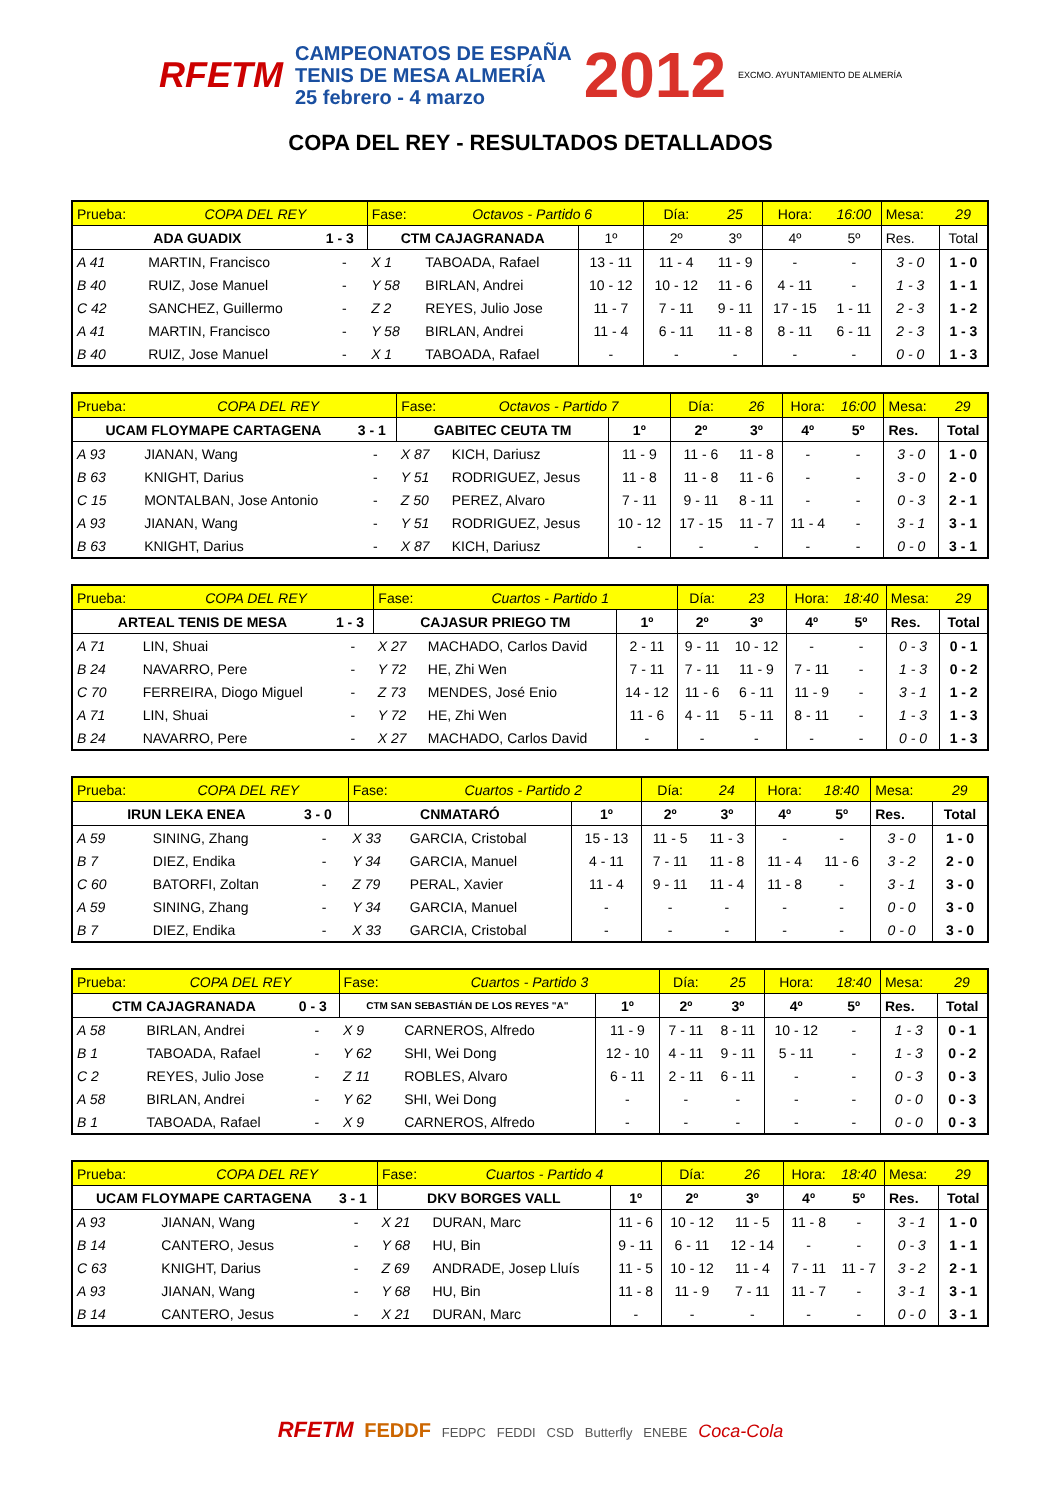RFETM
CAMPEONATOS DE ESPAÑA
TENIS DE MESA ALMERÍA
25 febrero - 4 marzo
2012 EXCMO. AYUNTAMIENTO DE ALMERÍA
COPA DEL REY - RESULTADOS DETALLADOS
| Prueba: | COPA DEL REY | | Fase: | Octavos - Partido 6 | | Día: | 25 | Hora: | 16:00 | Mesa: | 29 |
| ADA GUADIX | | 1 - 3 | CTM CAJAGRANADA | | 1º | 2º | 3º | 4º | 5º | Res. | Total |
| A 41 | MARTIN, Francisco | - | X 1 | TABOADA, Rafael | 13 - 11 | 11 - 4 | 11 - 9 | - | - | 3 - 0 | 1 - 0 |
| B 40 | RUIZ, Jose Manuel | - | Y 58 | BIRLAN, Andrei | 10 - 12 | 10 - 12 | 11 - 6 | 4 - 11 | - | 1 - 3 | 1 - 1 |
| C 42 | SANCHEZ, Guillermo | - | Z 2 | REYES, Julio Jose | 11 - 7 | 7 - 11 | 9 - 11 | 17 - 15 | 1 - 11 | 2 - 3 | 1 - 2 |
| A 41 | MARTIN, Francisco | - | Y 58 | BIRLAN, Andrei | 11 - 4 | 6 - 11 | 11 - 8 | 8 - 11 | 6 - 11 | 2 - 3 | 1 - 3 |
| B 40 | RUIZ, Jose Manuel | - | X 1 | TABOADA, Rafael | - | - | - | - | - | 0 - 0 | 1 - 3 |
| Prueba: | COPA DEL REY | | Fase: | Octavos - Partido 7 | | Día: | 26 | Hora: | 16:00 | Mesa: | 29 |
| UCAM FLOYMAPE CARTAGENA | | 3 - 1 | GABITEC CEUTA TM | | 1º | 2º | 3º | 4º | 5º | Res. | Total |
| A 93 | JIANAN, Wang | - | X 87 | KICH, Dariusz | 11 - 9 | 11 - 6 | 11 - 8 | - | - | 3 - 0 | 1 - 0 |
| B 63 | KNIGHT, Darius | - | Y 51 | RODRIGUEZ, Jesus | 11 - 8 | 11 - 8 | 11 - 6 | - | - | 3 - 0 | 2 - 0 |
| C 15 | MONTALBAN, Jose Antonio | - | Z 50 | PEREZ, Alvaro | 7 - 11 | 9 - 11 | 8 - 11 | - | - | 0 - 3 | 2 - 1 |
| A 93 | JIANAN, Wang | - | Y 51 | RODRIGUEZ, Jesus | 10 - 12 | 17 - 15 | 11 - 7 | 11 - 4 | - | 3 - 1 | 3 - 1 |
| B 63 | KNIGHT, Darius | - | X 87 | KICH, Dariusz | - | - | - | - | - | 0 - 0 | 3 - 1 |
| Prueba: | COPA DEL REY | | Fase: | Cuartos - Partido 1 | | Día: | 23 | Hora: | 18:40 | Mesa: | 29 |
| ARTEAL TENIS DE MESA | | 1 - 3 | CAJASUR PRIEGO TM | | 1º | 2º | 3º | 4º | 5º | Res. | Total |
| A 71 | LIN, Shuai | - | X 27 | MACHADO, Carlos David | 2 - 11 | 9 - 11 | 10 - 12 | - | - | 0 - 3 | 0 - 1 |
| B 24 | NAVARRO, Pere | - | Y 72 | HE, Zhi Wen | 7 - 11 | 7 - 11 | 11 - 9 | 7 - 11 | - | 1 - 3 | 0 - 2 |
| C 70 | FERREIRA, Diogo Miguel | - | Z 73 | MENDES, José Enio | 14 - 12 | 11 - 6 | 6 - 11 | 11 - 9 | - | 3 - 1 | 1 - 2 |
| A 71 | LIN, Shuai | - | Y 72 | HE, Zhi Wen | 11 - 6 | 4 - 11 | 5 - 11 | 8 - 11 | - | 1 - 3 | 1 - 3 |
| B 24 | NAVARRO, Pere | - | X 27 | MACHADO, Carlos David | - | - | - | - | - | 0 - 0 | 1 - 3 |
| Prueba: | COPA DEL REY | | Fase: | Cuartos - Partido 2 | | Día: | 24 | Hora: | 18:40 | Mesa: | 29 |
| IRUN LEKA ENEA | | 3 - 0 | CNMATARÓ | | 1º | 2º | 3º | 4º | 5º | Res. | Total |
| A 59 | SINING, Zhang | - | X 33 | GARCIA, Cristobal | 15 - 13 | 11 - 5 | 11 - 3 | - | - | 3 - 0 | 1 - 0 |
| B 7 | DIEZ, Endika | - | Y 34 | GARCIA, Manuel | 4 - 11 | 7 - 11 | 11 - 8 | 11 - 4 | 11 - 6 | 3 - 2 | 2 - 0 |
| C 60 | BATORFI, Zoltan | - | Z 79 | PERAL, Xavier | 11 - 4 | 9 - 11 | 11 - 4 | 11 - 8 | - | 3 - 1 | 3 - 0 |
| A 59 | SINING, Zhang | - | Y 34 | GARCIA, Manuel | - | - | - | - | - | 0 - 0 | 3 - 0 |
| B 7 | DIEZ, Endika | - | X 33 | GARCIA, Cristobal | - | - | - | - | - | 0 - 0 | 3 - 0 |
| Prueba: | COPA DEL REY | | Fase: | Cuartos - Partido 3 | | Día: | 25 | Hora: | 18:40 | Mesa: | 29 |
| CTM CAJAGRANADA | | 0 - 3 | CTM SAN SEBASTIÁN DE LOS REYES "A" | | 1º | 2º | 3º | 4º | 5º | Res. | Total |
| A 58 | BIRLAN, Andrei | - | X 9 | CARNEROS, Alfredo | 11 - 9 | 7 - 11 | 8 - 11 | 10 - 12 | - | 1 - 3 | 0 - 1 |
| B 1 | TABOADA, Rafael | - | Y 62 | SHI, Wei Dong | 12 - 10 | 4 - 11 | 9 - 11 | 5 - 11 | - | 1 - 3 | 0 - 2 |
| C 2 | REYES, Julio Jose | - | Z 11 | ROBLES, Alvaro | 6 - 11 | 2 - 11 | 6 - 11 | - | - | 0 - 3 | 0 - 3 |
| A 58 | BIRLAN, Andrei | - | Y 62 | SHI, Wei Dong | - | - | - | - | - | 0 - 0 | 0 - 3 |
| B 1 | TABOADA, Rafael | - | X 9 | CARNEROS, Alfredo | - | - | - | - | - | 0 - 0 | 0 - 3 |
| Prueba: | COPA DEL REY | | Fase: | Cuartos - Partido 4 | | Día: | 26 | Hora: | 18:40 | Mesa: | 29 |
| UCAM FLOYMAPE CARTAGENA | | 3 - 1 | DKV BORGES VALL | | 1º | 2º | 3º | 4º | 5º | Res. | Total |
| A 93 | JIANAN, Wang | - | X 21 | DURAN, Marc | 11 - 6 | 10 - 12 | 11 - 5 | 11 - 8 | - | 3 - 1 | 1 - 0 |
| B 14 | CANTERO, Jesus | - | Y 68 | HU, Bin | 9 - 11 | 6 - 11 | 12 - 14 | - | - | 0 - 3 | 1 - 1 |
| C 63 | KNIGHT, Darius | - | Z 69 | ANDRADE, Josep Lluís | 11 - 5 | 10 - 12 | 11 - 4 | 7 - 11 | 11 - 7 | 3 - 2 | 2 - 1 |
| A 93 | JIANAN, Wang | - | Y 68 | HU, Bin | 11 - 8 | 11 - 9 | 7 - 11 | 11 - 7 | - | 3 - 1 | 3 - 1 |
| B 14 | CANTERO, Jesus | - | X 21 | DURAN, Marc | - | - | - | - | - | 0 - 0 | 3 - 1 |
RFETM FEDDF FEDPC FEDDI CSD Butterfly ENEBE Coca-Cola